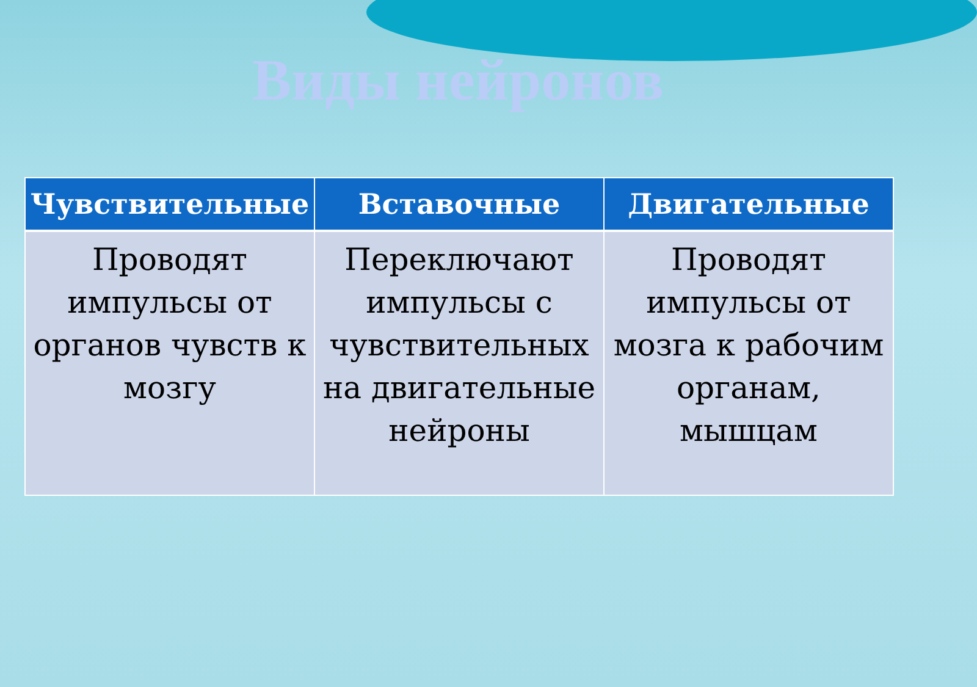Виды нейронов
| Чувствительные | Вставочные | Двигательные |
| --- | --- | --- |
| Проводят импульсы от органов чувств к мозгу | Переключают импульсы с чувствительных на двигательные нейроны | Проводят импульсы от мозга к рабочим органам, мышцам |